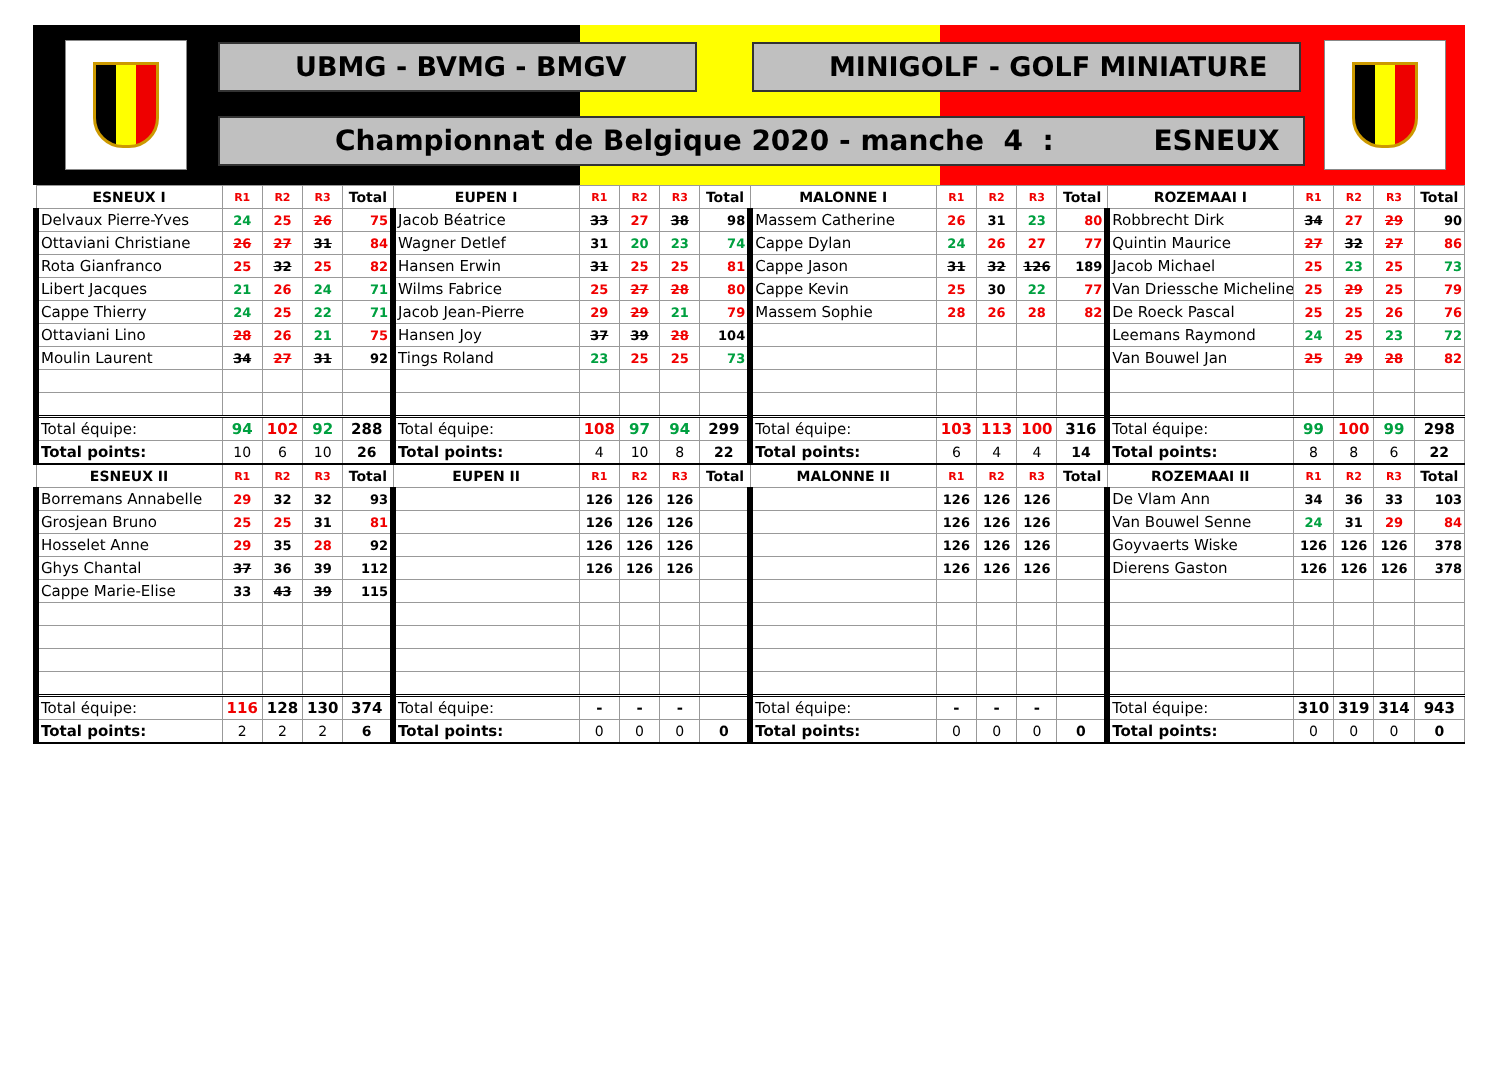UBMG - BVMG - BMGV MINIGOLF - GOLF MINIATURE
Championnat de Belgique 2020 - manche 4 : ESNEUX
| ESNEUX I | R1 | R2 | R3 | Total | EUPEN I | R1 | R2 | R3 | Total | MALONNE I | R1 | R2 | R3 | Total | ROZEMAAI I | R1 | R2 | R3 | Total |
| --- | --- | --- | --- | --- | --- | --- | --- | --- | --- | --- | --- | --- | --- | --- | --- | --- | --- | --- | --- |
| Delvaux Pierre-Yves | 24 | 25 | 26 | 75 | Jacob Béatrice | 33 | 27 | 38 | 98 | Massem Catherine | 26 | 31 | 23 | 80 | Robbrecht Dirk | 34 | 27 | 29 | 90 |
| Ottaviani Christiane | 26 | 27 | 31 | 84 | Wagner Detlef | 31 | 20 | 23 | 74 | Cappe Dylan | 24 | 26 | 27 | 77 | Quintin Maurice | 27 | 32 | 27 | 86 |
| Rota Gianfranco | 25 | 32 | 25 | 82 | Hansen Erwin | 31 | 25 | 25 | 81 | Cappe Jason | 31 | 32 | 126 | 189 | Jacob Michael | 25 | 23 | 25 | 73 |
| Libert Jacques | 21 | 26 | 24 | 71 | Wilms Fabrice | 25 | 27 | 28 | 80 | Cappe Kevin | 25 | 30 | 22 | 77 | Van Driessche Micheline | 25 | 29 | 25 | 79 |
| Cappe Thierry | 24 | 25 | 22 | 71 | Jacob Jean-Pierre | 29 | 29 | 21 | 79 | Massem Sophie | 28 | 26 | 28 | 82 | De Roeck Pascal | 25 | 25 | 26 | 76 |
| Ottaviani Lino | 28 | 26 | 21 | 75 | Hansen Joy | 37 | 39 | 28 | 104 | | | | | | Leemans Raymond | 24 | 25 | 23 | 72 |
| Moulin Laurent | 34 | 27 | 31 | 92 | Tings Roland | 23 | 25 | 25 | 73 | | | | | | Van Bouwel Jan | 25 | 29 | 28 | 82 |
| Total équipe: | 94 | 102 | 92 | 288 | Total équipe: | 108 | 97 | 94 | 299 | Total équipe: | 103 | 113 | 100 | 316 | Total équipe: | 99 | 100 | 99 | 298 |
| Total points: | 10 | 6 | 10 | 26 | Total points: | 4 | 10 | 8 | 22 | Total points: | 6 | 4 | 4 | 14 | Total points: | 8 | 8 | 6 | 22 |
| ESNEUX II | R1 | R2 | R3 | Total | EUPEN II | R1 | R2 | R3 | Total | MALONNE II | R1 | R2 | R3 | Total | ROZEMAAI II | R1 | R2 | R3 | Total |
| Borremans Annabelle | 29 | 32 | 32 | 93 | | 126 | 126 | 126 | | | 126 | 126 | 126 | | De Vlam Ann | 34 | 36 | 33 | 103 |
| Grosjean Bruno | 25 | 25 | 31 | 81 | | 126 | 126 | 126 | | | 126 | 126 | 126 | | Van Bouwel Senne | 24 | 31 | 29 | 84 |
| Hosselet Anne | 29 | 35 | 28 | 92 | | 126 | 126 | 126 | | | 126 | 126 | 126 | | Goyvaerts Wiske | 126 | 126 | 126 | 378 |
| Ghys Chantal | 37 | 36 | 39 | 112 | | 126 | 126 | 126 | | | 126 | 126 | 126 | | Dierens Gaston | 126 | 126 | 126 | 378 |
| Cappe Marie-Elise | 33 | 43 | 39 | 115 | | | | | | | | | | | | | | | |
| Total équipe: | 116 | 128 | 130 | 374 | Total équipe: | - | - | - | | Total équipe: | - | - | - | | Total équipe: | 310 | 319 | 314 | 943 |
| Total points: | 2 | 2 | 2 | 6 | Total points: | 0 | 0 | 0 | 0 | Total points: | 0 | 0 | 0 | 0 | Total points: | 0 | 0 | 0 | 0 |